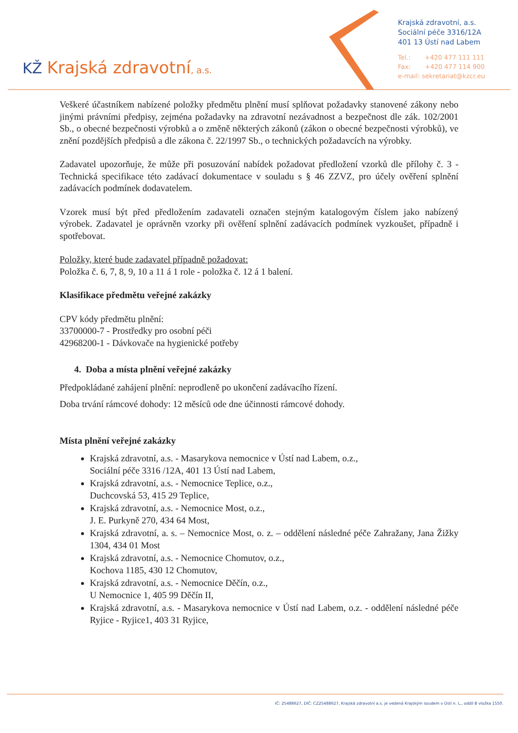KŽ Krajská zdravotní, a.s.
Krajská zdravotní, a.s.
Sociální péče 3316/12A
401 13 Ústí nad Labem
Tel.: +420 477 111 111
Fax: +420 477 114 900
e-mail: sekretariat@kzcr.eu
Veškeré účastníkem nabízené položky předmětu plnění musí splňovat požadavky stanovené zákony nebo jinými právními předpisy, zejména požadavky na zdravotní nezávadnost a bezpečnost dle zák. 102/2001 Sb., o obecné bezpečnosti výrobků a o změně některých zákonů (zákon o obecné bezpečnosti výrobků), ve znění pozdějších předpisů a dle zákona č. 22/1997 Sb., o technických požadavcích na výrobky.
Zadavatel upozorňuje, že může při posuzování nabídek požadovat předložení vzorků dle přílohy č. 3 - Technická specifikace této zadávací dokumentace v souladu s § 46 ZZVZ, pro účely ověření splnění zadávacích podmínek dodavatelem.
Vzorek musí být před předložením zadavateli označen stejným katalogovým číslem jako nabízený výrobek. Zadavatel je oprávněn vzorky při ověření splnění zadávacích podmínek vyzkoušet, případně i spotřebovat.
Položky, které bude zadavatel případně požadovat:
Položka č. 6, 7, 8, 9, 10 a 11 á 1 role - položka č. 12 á 1 balení.
Klasifikace předmětu veřejné zakázky
CPV kódy předmětu plnění:
33700000-7 - Prostředky pro osobní péči
42968200-1 - Dávkovače na hygienické potřeby
4. Doba a místa plnění veřejné zakázky
Předpokládané zahájení plnění: neprodleně po ukončení zadávacího řízení.
Doba trvání rámcové dohody: 12 měsíců ode dne účinnosti rámcové dohody.
Místa plnění veřejné zakázky
Krajská zdravotní, a.s. - Masarykova nemocnice v Ústí nad Labem, o.z.,
Sociální péče 3316 /12A, 401 13 Ústí nad Labem,
Krajská zdravotní, a.s. - Nemocnice Teplice, o.z.,
Duchcovská 53, 415 29 Teplice,
Krajská zdravotní, a.s. - Nemocnice Most, o.z.,
J. E. Purkyně 270, 434 64 Most,
Krajská zdravotní, a. s. – Nemocnice Most, o. z. – oddělení následné péče Zahražany, Jana Žižky 1304, 434 01 Most
Krajská zdravotní, a.s. - Nemocnice Chomutov, o.z.,
Kochova 1185, 430 12 Chomutov,
Krajská zdravotní, a.s. - Nemocnice Děčín, o.z.,
U Nemocnice 1, 405 99 Děčín II,
Krajská zdravotní, a.s. - Masarykova nemocnice v Ústí nad Labem, o.z. - oddělení následné péče Ryjice - Ryjice1, 403 31 Ryjice,
IČ: 25488627, DIČ: CZ25488627, Krajská zdravotní a.s. je vedená Krajským soudem v Ústí n. L., oddíl B vložka 1550.